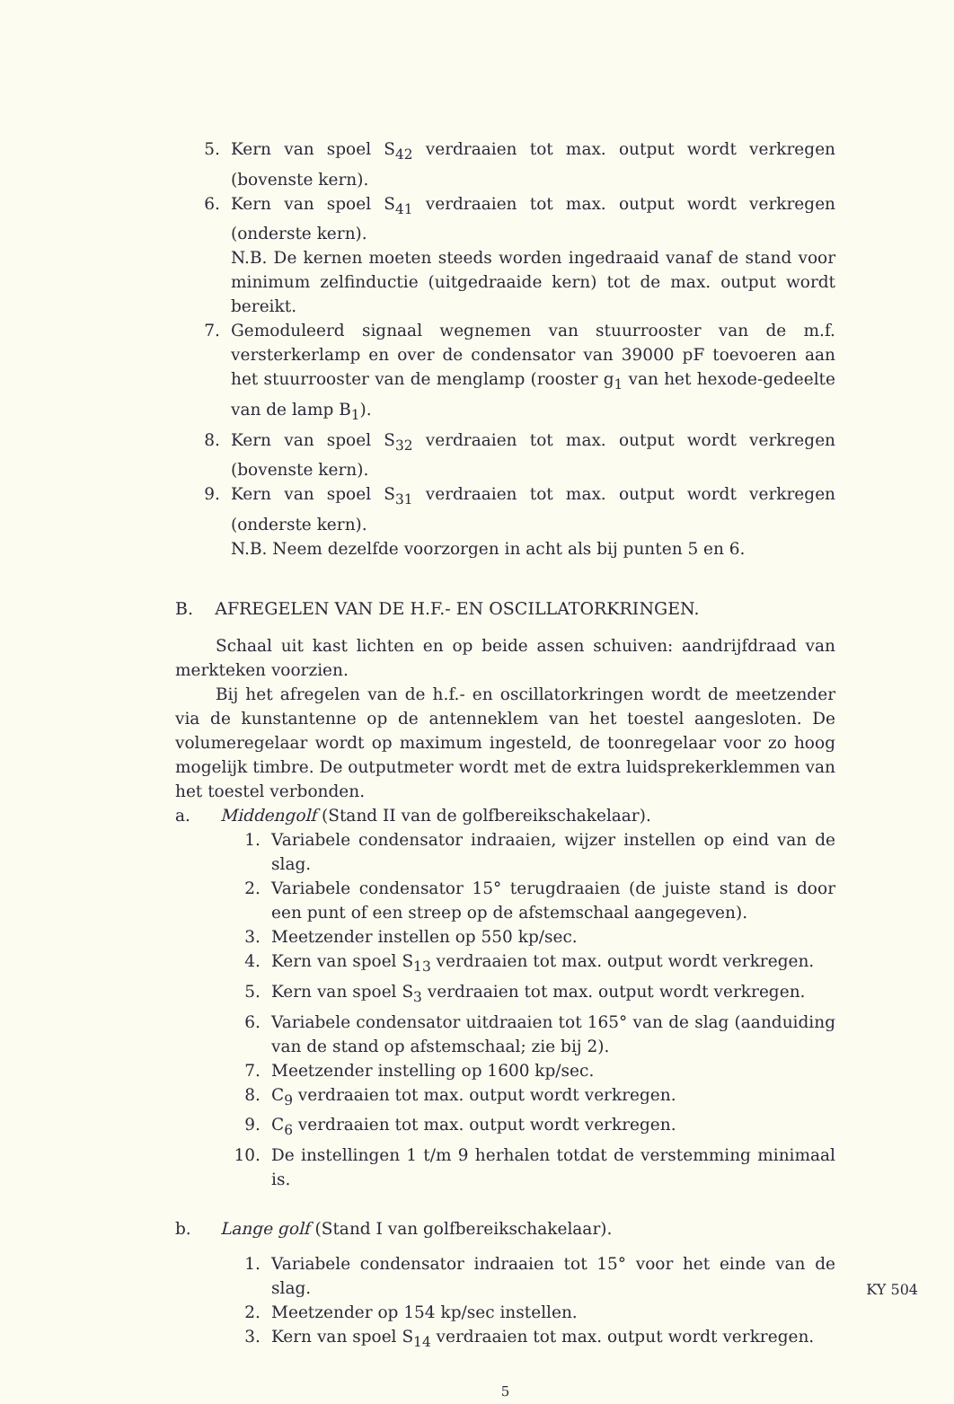5. Kern van spoel S<sub>42</sub> verdraaien tot max. output wordt verkregen (bovenste kern).
6. Kern van spoel S<sub>41</sub> verdraaien tot max. output wordt verkregen (onderste kern).
N.B. De kernen moeten steeds worden ingedraaid vanaf de stand voor minimum zelfinductie (uitgedraaide kern) tot de max. output wordt bereikt.
7. Gemoduleerd signaal wegnemen van stuurrooster van de m.f. versterkerlamp en over de condensator van 39000 pF toevoeren aan het stuurrooster van de menglamp (rooster g<sub>1</sub> van het hexode-gedeelte van de lamp B<sub>1</sub>).
8. Kern van spoel S<sub>32</sub> verdraaien tot max. output wordt verkregen (bovenste kern).
9. Kern van spoel S<sub>31</sub> verdraaien tot max. output wordt verkregen (onderste kern).
N.B. Neem dezelfde voorzorgen in acht als bij punten 5 en 6.
B. AFREGELEN VAN DE H.F.- EN OSCILLATORKRINGEN.
Schaal uit kast lichten en op beide assen schuiven: aandrijfdraad van merkteken voorzien.
Bij het afregelen van de h.f.- en oscillatorkringen wordt de meetzender via de kunstantenne op de antenneklem van het toestel aangesloten. De volumeregelaar wordt op maximum ingesteld, de toonregelaar voor zo hoog mogelijk timbre. De outputmeter wordt met de extra luidsprekerklemmen van het toestel verbonden.
a. Middengolf (Stand II van de golfbereikschakelaar).
1. Variabele condensator indraaien, wijzer instellen op eind van de slag.
2. Variabele condensator 15° terugdraaien (de juiste stand is door een punt of een streep op de afstemschaal aangegeven).
3. Meetzender instellen op 550 kp/sec.
4. Kern van spoel S<sub>13</sub> verdraaien tot max. output wordt verkregen.
5. Kern van spoel S<sub>3</sub> verdraaien tot max. output wordt verkregen.
6. Variabele condensator uitdraaien tot 165° van de slag (aanduiding van de stand op afstemschaal; zie bij 2).
7. Meetzender instelling op 1600 kp/sec.
8. C<sub>9</sub> verdraaien tot max. output wordt verkregen.
9. C<sub>6</sub> verdraaien tot max. output wordt verkregen.
10. De instellingen 1 t/m 9 herhalen totdat de verstemming minimaal is.
b. Lange golf (Stand I van golfbereikschakelaar).
1. Variabele condensator indraaien tot 15° voor het einde van de slag.
2. Meetzender op 154 kp/sec instellen.
3. Kern van spoel S<sub>14</sub> verdraaien tot max. output wordt verkregen.
5
KY 504